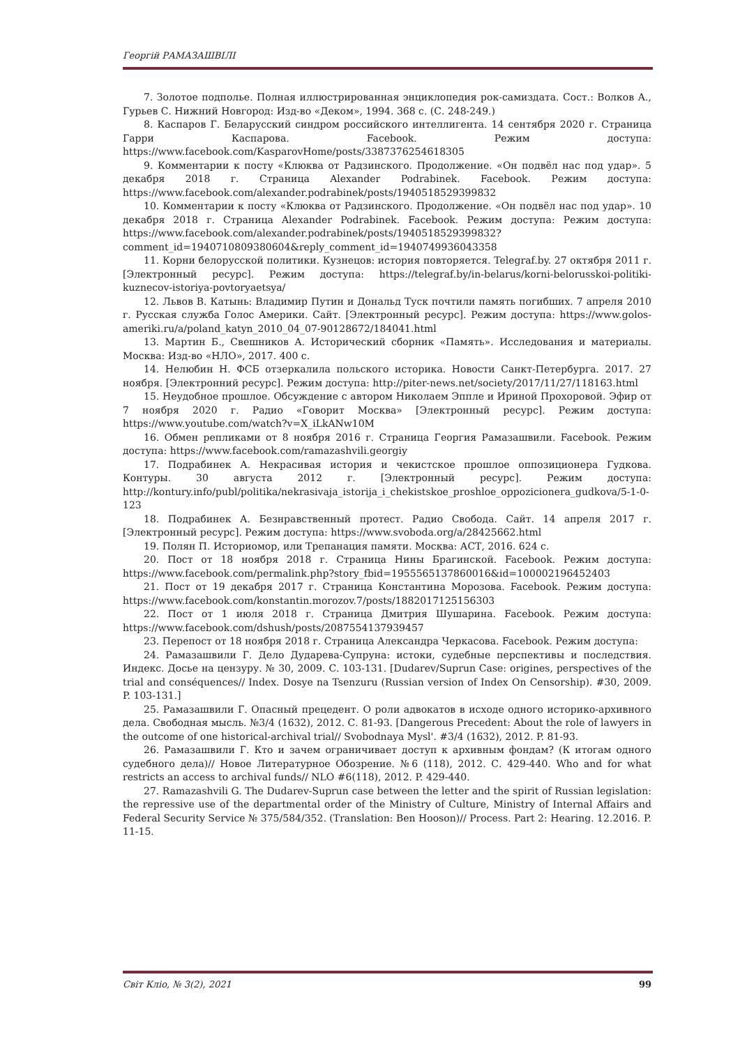Георгій РАМАЗАШВІЛІ
7. Золотое подполье. Полная иллюстрированная энциклопедия рок-самиздата. Сост.: Волков А., Гурьев С. Нижний Новгород: Изд-во «Деком», 1994. 368 с. (С. 248-249.)
8. Каспаров Г. Беларусский синдром российского интеллигента. 14 сентября 2020 г. Страница Гарри Каспарова. Facebook. Режим доступа: https://www.facebook.com/KasparovHome/posts/3387376254618305
9. Комментарии к посту «Клюква от Радзинского. Продолжение. «Он подвёл нас под удар». 5 декабря 2018 г. Страница Alexander Podrabinek. Facebook. Режим доступа: https://www.facebook.com/alexander.podrabinek/posts/1940518529399832
10. Комментарии к посту «Клюква от Радзинского. Продолжение. «Он подвёл нас под удар». 10 декабря 2018 г. Страница Alexander Podrabinek. Facebook. Режим доступа: Режим доступа: https://www.facebook.com/alexander.podrabinek/posts/1940518529399832?comment_id=1940710809380604&reply_comment_id=1940749936043358
11. Корни белорусской политики. Кузнецов: история повторяется. Telegraf.by. 27 октября 2011 г. [Электронный ресурс]. Режим доступа: https://telegraf.by/in-belarus/korni-belorusskoi-politiki-kuznecov-istoriya-povtoryaetsya/
12. Львов В. Катынь: Владимир Путин и Дональд Туск почтили память погибших. 7 апреля 2010 г. Русская служба Голос Америки. Сайт. [Электронный ресурс]. Режим доступа: https://www.golos-ameriki.ru/a/poland_katyn_2010_04_07-90128672/184041.html
13. Мартин Б., Свешников А. Исторический сборник «Память». Исследования и материалы. Москва: Изд-во «НЛО», 2017. 400 с.
14. Нелюбин Н. ФСБ отзеркалила польского историка. Новости Санкт-Петербурга. 2017. 27 ноября. [Электронний ресурс]. Режим доступа: http://piter-news.net/society/2017/11/27/118163.html
15. Неудобное прошлое. Обсуждение с автором Николаем Эппле и Ириной Прохоровой. Эфир от 7 ноября 2020 г. Радио «Говорит Москва» [Электронный ресурс]. Режим доступа: https://www.youtube.com/watch?v=X_iLkANw10M
16. Обмен репликами от 8 ноября 2016 г. Страница Георгия Рамазашвили. Facebook. Режим доступа: https://www.facebook.com/ramazashvili.georgiy
17. Подрабинек А. Некрасивая история и чекистское прошлое оппозиционера Гудкова. Контуры. 30 августа 2012 г. [Электронный ресурс]. Режим доступа: http://kontury.info/publ/politika/nekrasivaja_istorija_i_chekistskoe_proshloe_oppozicionera_gudkova/5-1-0-123
18. Подрабинек А. Безнравственный протест. Радио Свобода. Сайт. 14 апреля 2017 г. [Электронный ресурс]. Режим доступа: https://www.svoboda.org/a/28425662.html
19. Полян П. Историомор, или Трепанация памяти. Москва: АСТ, 2016. 624 с.
20. Пост от 18 ноября 2018 г. Страница Нины Брагинской. Facebook. Режим доступа: https://www.facebook.com/permalink.php?story_fbid=1955565137860016&id=100002196452403
21. Пост от 19 декабря 2017 г. Страница Константина Морозова. Facebook. Режим доступа: https://www.facebook.com/konstantin.morozov.7/posts/1882017125156303
22. Пост от 1 июля 2018 г. Страница Дмитрия Шушарина. Facebook. Режим доступа: https://www.facebook.com/dshush/posts/2087554137939457
23. Перепост от 18 ноября 2018 г. Страница Александра Черкасова. Facebook. Режим доступа:
24. Рамазашвили Г. Дело Дударева-Супруна: истоки, судебные перспективы и последствия. Индекс. Досье на цензуру. № 30, 2009. С. 103-131. [Dudarev/Suprun Case: origines, perspectives of the trial and conséquences// Index. Dosye na Tsenzuru (Russian version of Index On Censorship). #30, 2009. P. 103-131.]
25. Рамазашвили Г. Опасный прецедент. О роли адвокатов в исходе одного историко-архивного дела. Свободная мысль. №3/4 (1632), 2012. С. 81-93. [Dangerous Precedent: About the role of lawyers in the outcome of one historical-archival trial// Svobodnaya Mysl'. #3/4 (1632), 2012. P. 81-93.
26. Рамазашвили Г. Кто и зачем ограничивает доступ к архивным фондам? (К итогам одного судебного дела)// Новое Литературное Обозрение. №6 (118), 2012. С. 429-440. Who and for what restricts an access to archival funds// NLO #6(118), 2012. P. 429-440.
27. Ramazashvili G. The Dudarev-Suprun case between the letter and the spirit of Russian legislation: the repressive use of the departmental order of the Ministry of Culture, Ministry of Internal Affairs and Federal Security Service № 375/584/352. (Translation: Ben Hooson)// Process. Part 2: Hearing. 12.2016. P. 11-15.
Світ Кліо, № 3(2), 2021 99